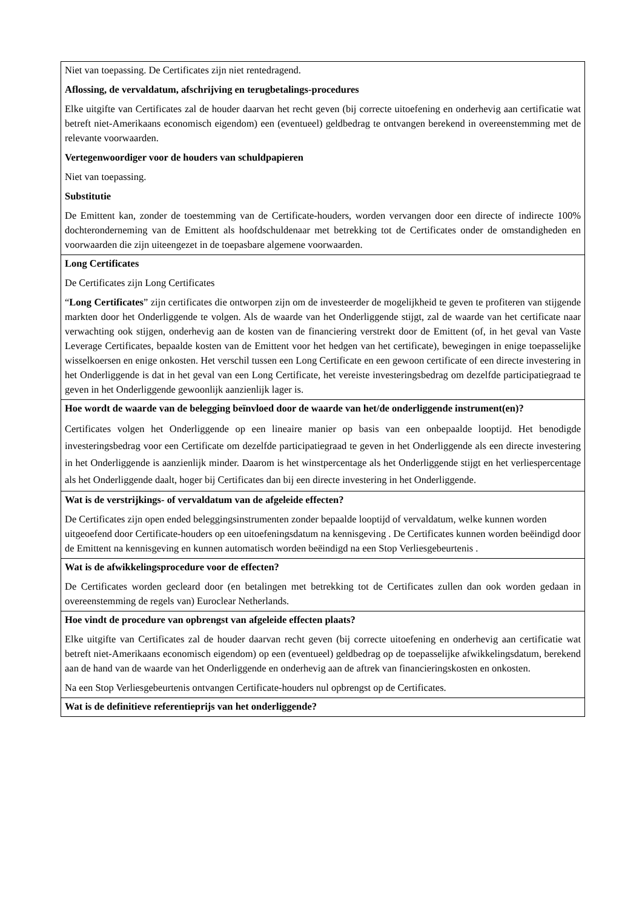| Niet van toepassing. De Certificates zijn niet rentedragend. Aflossing, de vervaldatum, afschrijving en terugbetalings-procedures Elke uitgifte van Certificates zal de houder daarvan het recht geven (bij correcte uitoefening en onderhevig aan certificatie wat betreft niet-Amerikaans economisch eigendom) een (eventueel) geldbedrag te ontvangen berekend in overeenstemming met de relevante voorwaarden. Vertegenwoordiger voor de houders van schuldpapieren Niet van toepassing. Substitutie De Emittent kan, zonder de toestemming van de Certificate-houders, worden vervangen door een directe of indirecte 100% dochteronderneming van de Emittent als hoofdschuldenaar met betrekking tot de Certificates onder de omstandigheden en voorwaarden die zijn uiteengezet in de toepasbare algemene voorwaarden. |
| Long Certificates De Certificates zijn Long Certificates “ Long Certificates ” zijn certificates die ontworpen zijn om de investeerder de mogelijkheid te geven te profiteren van stijgende markten door het Onderliggende te volgen. Als de waarde van het Onderliggende stijgt, zal de waarde van het certificate naar verwachting ook stijgen, onderhevig aan de kosten van de financiering verstrekt door de Emittent (of, in het geval van Vaste Leverage Certificates, bepaalde kosten van de Emittent voor het hedgen van het certificate), bewegingen in enige toepasselijke wisselkoersen en enige onkosten. Het verschil tussen een Long Certificate en een gewoon certificate of een directe investering in het Onderliggende is dat in het geval van een Long Certificate, het vereiste investeringsbedrag om dezelfde participatiegraad te geven in het Onderliggende gewoonlijk aanzienlijk lager is. |
| Hoe wordt de waarde van de belegging beïnvloed door de waarde van het/de onderliggende instrument(en)? Certificates volgen het Onderliggende op een lineaire manier op basis van een onbepaalde looptijd. Het benodigde investeringsbedrag voor een Certificate om dezelfde participatiegraad te geven in het Onderliggende als een directe investering in het Onderliggende is aanzienlijk minder. Daarom is het winstpercentage als het Onderliggende stijgt en het verliespercentage als het Onderliggende daalt, hoger bij Certificates dan bij een directe investering in het Onderliggende. |
| Wat is de verstrijkings- of vervaldatum van de afgeleide effecten? De Certificates zijn open ended beleggingsinstrumenten zonder bepaalde looptijd of vervaldatum, welke kunnen worden uitgeoefend door Certificate-houders op een uitoefeningsdatum na kennisgeving . De Certificates kunnen worden beëindigd door de Emittent na kennisgeving en kunnen automatisch worden beëindigd na een Stop Verliesgebeurtenis . |
| Wat is de afwikkelingsprocedure voor de effecten? De Certificates worden gecleard door (en betalingen met betrekking tot de Certificates zullen dan ook worden gedaan in overeenstemming de regels van) Euroclear Netherlands. |
| Hoe vindt de procedure van opbrengst van afgeleide effecten plaats? Elke uitgifte van Certificates zal de houder daarvan recht geven (bij correcte uitoefening en onderhevig aan certificatie wat betreft niet-Amerikaans economisch eigendom) op een (eventueel) geldbedrag op de toepasselijke afwikkelingsdatum, berekend aan de hand van de waarde van het Onderliggende en onderhevig aan de aftrek van financieringskosten en onkosten. Na een Stop Verliesgebeurtenis ontvangen Certificate-houders nul opbrengst op de Certificates. |
| Wat is de definitieve referentieprijs van het onderliggende? |